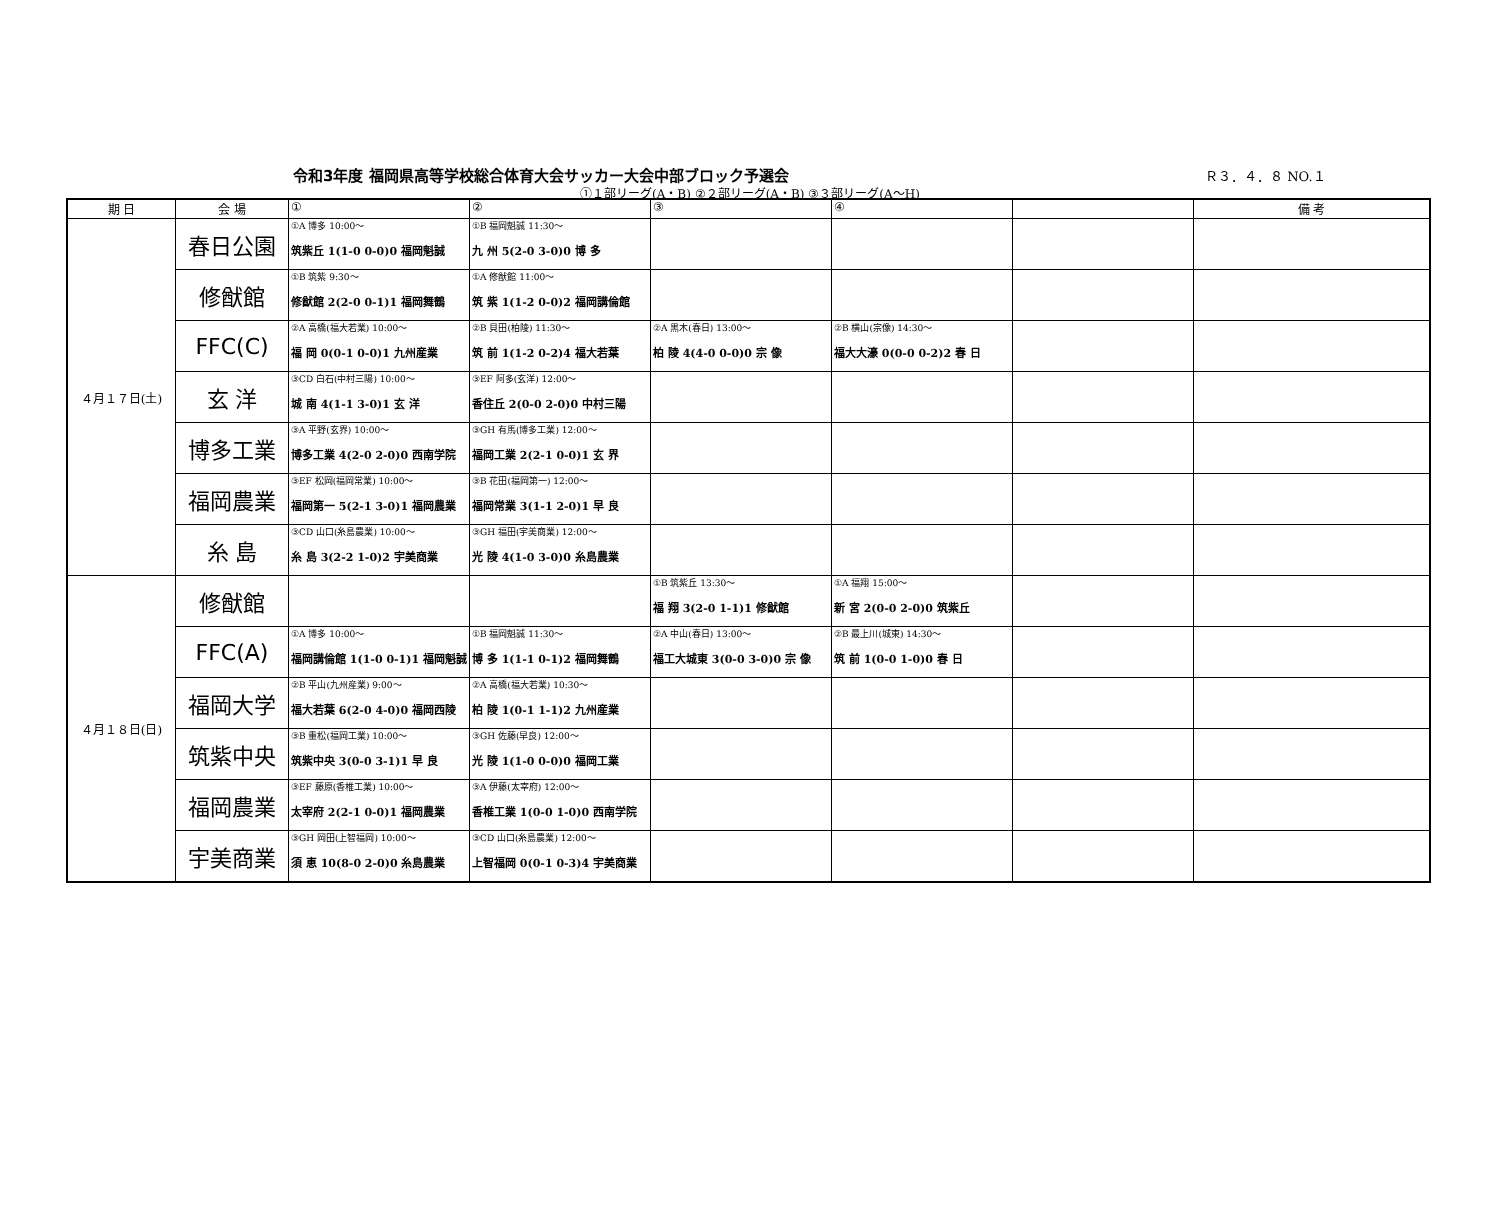令和3年度 福岡県高等学校総合体育大会サッカー大会中部ブロック予選会
Ｒ３．４．８ NO.１
①１部リーグ(A・B) ②２部リーグ(A・B) ③３部リーグ(A～H)
| 期 日 | 会 場 | ① | ② | ③ | ④ | | 備 考 |
| --- | --- | --- | --- | --- | --- | --- | --- |
| ４月１７日(土) | 春日公園 | ①A 博多 10:00～ 筑紫丘 1(1-0 0-0)0 福岡魁誠 | ①B 福岡魁誠 11:30～ 九 州 5(2-0 3-0)0 博 多 | | | | |
| | 修猷館 | ①B 筑紫 9:30～ 修猷館 2(2-0 0-1)1 福岡舞鶴 | ①A 修猷館 11:00～ 筑 紫 1(1-2 0-0)2 福岡講倫館 | | | | |
| | FFC(C) | ②A 高橋(福大若業) 10:00～ 福 岡 0(0-1 0-0)1 九州産業 | ②B 貝田(柏陵) 11:30～ 筑 前 1(1-2 0-2)4 福大若葉 | ②A 黒木(春日) 13:00～ 柏 陵 4(4-0 0-0)0 宗 像 | ②B 横山(宗像) 14:30～ 福大大濠 0(0-0 0-2)2 春 日 | | |
| | 玄 洋 | ③CD 白石(中村三陽) 10:00～ 城 南 4(1-1 3-0)1 玄 洋 | ③EF 阿多(玄洋) 12:00～ 香住丘 2(0-0 2-0)0 中村三陽 | | | | |
| | 博多工業 | ③A 平野(玄界) 10:00～ 博多工業 4(2-0 2-0)0 西南学院 | ③GH 有馬(博多工業) 12:00～ 福岡工業 2(2-1 0-0)1 玄 界 | | | | |
| | 福岡農業 | ③EF 松岡(福岡常業) 10:00～ 福岡第一 5(2-1 3-0)1 福岡農業 | ③B 花田(福岡第一) 12:00～ 福岡常業 3(1-1 2-0)1 早 良 | | | | |
| | 糸 島 | ③CD 山口(糸島農業) 10:00～ 糸 島 3(2-2 1-0)2 宇美商業 | ③GH 福田(宇美商業) 12:00～ 光 陵 4(1-0 3-0)0 糸島農業 | | | | |
| ４月１８日(日) | 修猷館 | | | ①B 筑紫丘 13:30～ 福 翔 3(2-0 1-1)1 修猷館 | ①A 福翔 15:00～ 新 宮 2(0-0 2-0)0 筑紫丘 | | |
| | FFC(A) | ①A 博多 10:00～ 福岡講倫館 1(1-0 0-1)1 福岡魁誠 | ①B 福岡魁誠 11:30～ 博 多 1(1-1 0-1)2 福岡舞鶴 | ②A 中山(春日) 13:00～ 福工大城東 3(0-0 3-0)0 宗 像 | ②B 最上川(城東) 14:30～ 筑 前 1(0-0 1-0)0 春 日 | | |
| | 福岡大学 | ②B 平山(九州産業) 9:00～ 福大若葉 6(2-0 4-0)0 福岡西陵 | ②A 高橋(福大若業) 10:30～ 柏 陵 1(0-1 1-1)2 九州産業 | | | | |
| | 筑紫中央 | ③B 重松(福岡工業) 10:00～ 筑紫中央 3(0-0 3-1)1 早 良 | ③GH 佐藤(早良) 12:00～ 光 陵 1(1-0 0-0)0 福岡工業 | | | | |
| | 福岡農業 | ③EF 藤原(香椎工業) 10:00～ 太宰府 2(2-1 0-0)1 福岡農業 | ③A 伊藤(太宰府) 12:00～ 香椎工業 1(0-0 1-0)0 西南学院 | | | | |
| | 宇美商業 | ③GH 岡田(上智福岡) 10:00～ 須 恵 10(8-0 2-0)0 糸島農業 | ③CD 山口(糸島農業) 12:00～ 上智福岡 0(0-1 0-3)4 宇美商業 | | | | |